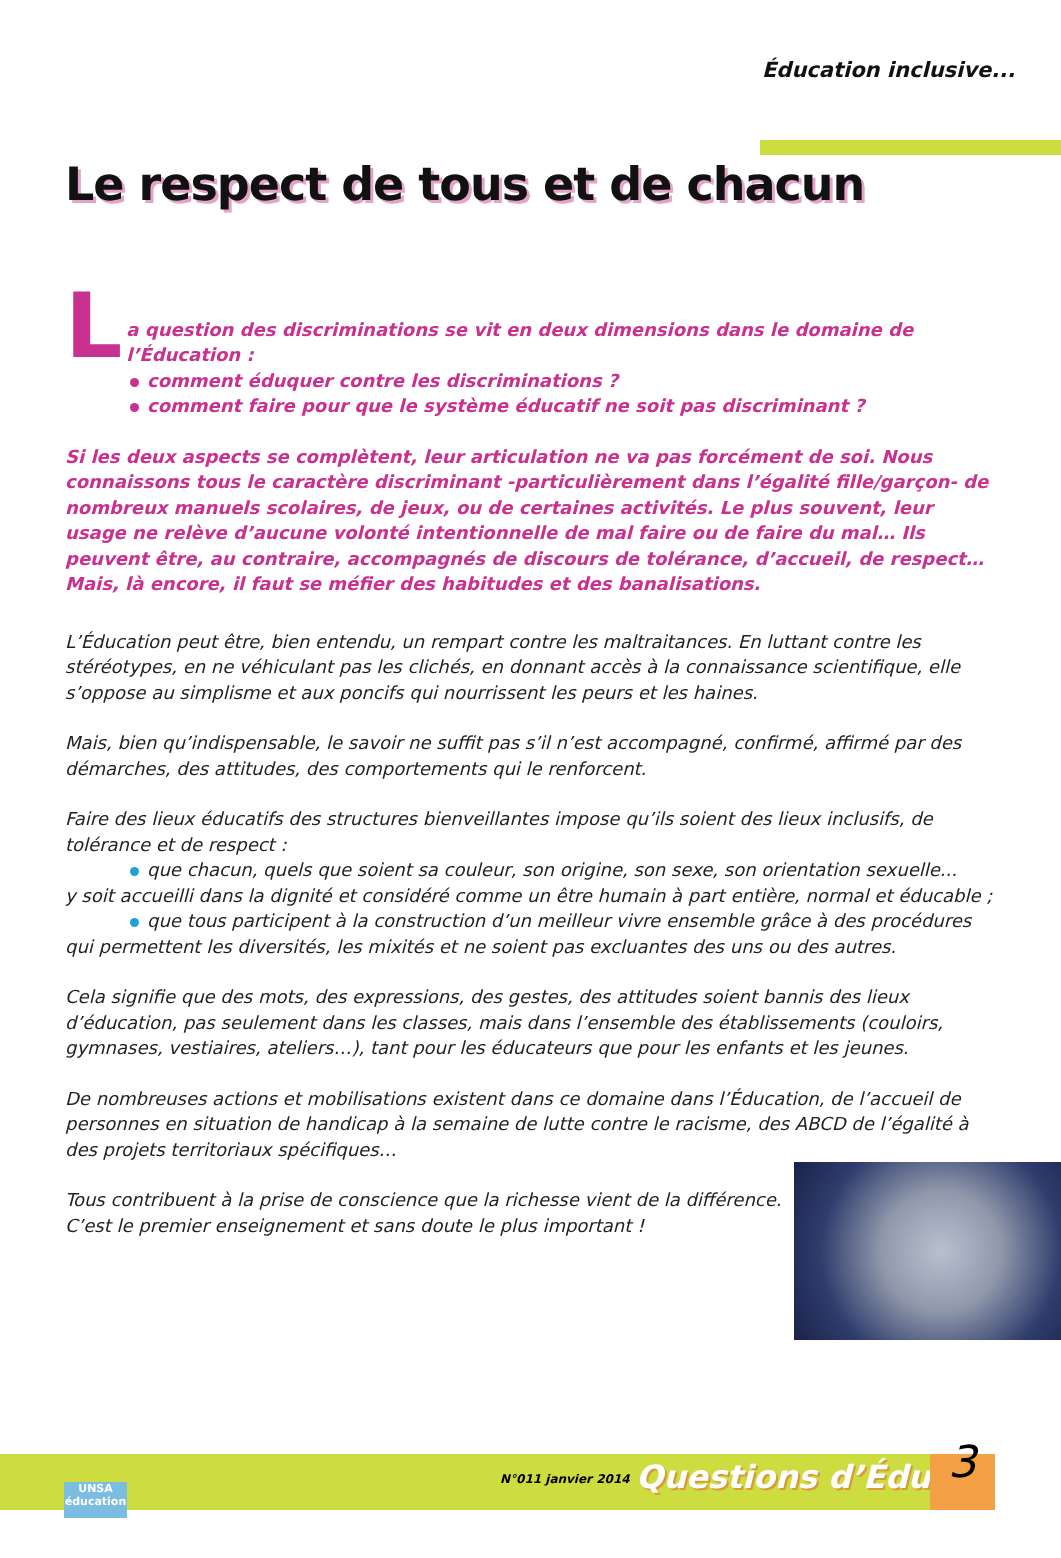Éducation inclusive...
Le respect de tous et de chacun
L
a question des discriminations se vit en deux dimensions dans le domaine de l’Éducation :
comment éduquer contre les discriminations ?
comment faire pour que le système éducatif ne soit pas discriminant ?
Si les deux aspects se complètent, leur articulation ne va pas forcément de soi. Nous connaissons tous le caractère discriminant -particulièrement dans l’égalité fille/garçon- de nombreux manuels scolaires, de jeux, ou de certaines activités. Le plus souvent, leur usage ne relève d’aucune volonté intentionnelle de mal faire ou de faire du mal… Ils peuvent être, au contraire, accompagnés de discours de tolérance, d’accueil, de respect…
Mais, là encore, il faut se méfier des habitudes et des banalisations.
L’Éducation peut être, bien entendu, un rempart contre les maltraitances. En luttant contre les stéréotypes, en ne véhiculant pas les clichés, en donnant accès à la connaissance scientifique, elle s’oppose au simplisme et aux poncifs qui nourrissent les peurs et les haines.
Mais, bien qu’indispensable, le savoir ne suffit pas s’il n’est accompagné, confirmé, affirmé par des démarches, des attitudes, des comportements qui le renforcent.
Faire des lieux éducatifs des structures bienveillantes impose qu’ils soient des lieux inclusifs, de tolérance et de respect :
que chacun, quels que soient sa couleur, son origine, son sexe, son orientation sexuelle...
y soit accueilli dans la dignité et considéré comme un être humain à part entière, normal et éducable ;
que tous participent à la construction d’un meilleur vivre ensemble grâce à des procédures
qui permettent les diversités, les mixités et ne soient pas excluantes des uns ou des autres.
Cela signifie que des mots, des expressions, des gestes, des attitudes soient bannis des lieux d’éducation, pas seulement dans les classes, mais dans l’ensemble des établissements (couloirs, gymnases, vestiaires, ateliers…), tant pour les éducateurs que pour les enfants et les jeunes.
De nombreuses actions et mobilisations existent dans ce domaine dans l’Éducation, de l’accueil de personnes en situation de handicap à la semaine de lutte contre le racisme, des ABCD de l’égalité à des projets territoriaux spécifiques…
Tous contribuent à la prise de conscience que la richesse vient de la différence.
C’est le premier enseignement et sans doute le plus important !
N°011 janvier 2014 Questions d’Éduc. 3
UNSA
éducation